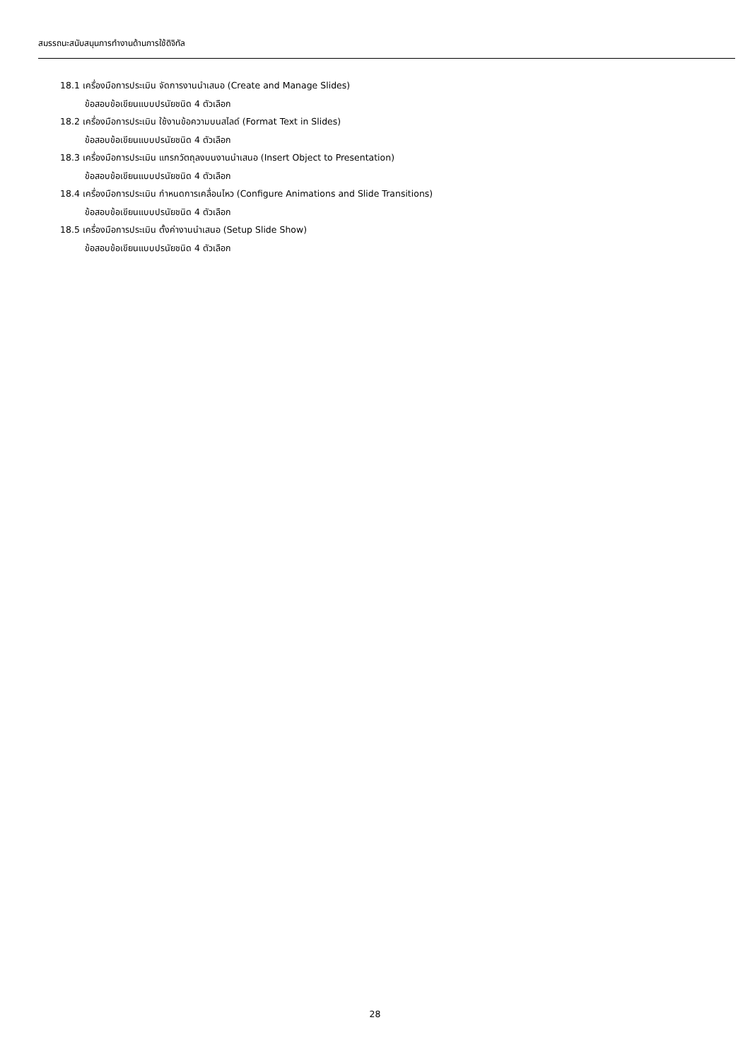สมรรถนะสนับสนุนการทำงานด้านการใช้ดิจิทัล
18.1 เครื่องมือการประเมิน จัดการงานนำเสนอ (Create and Manage Slides)
ข้อสอบข้อเขียนแบบปรนัยชนิด 4 ตัวเลือก
18.2 เครื่องมือการประเมิน ใช้งานข้อความบนสไลด์ (Format Text in Slides)
ข้อสอบข้อเขียนแบบปรนัยชนิด 4 ตัวเลือก
18.3 เครื่องมือการประเมิน แทรกวัตถุลงบนงานนำเสนอ (Insert Object to Presentation)
ข้อสอบข้อเขียนแบบปรนัยชนิด 4 ตัวเลือก
18.4 เครื่องมือการประเมิน กำหนดการเคลื่อนไหว (Configure Animations and Slide Transitions)
ข้อสอบข้อเขียนแบบปรนัยชนิด 4 ตัวเลือก
18.5 เครื่องมือการประเมิน ตั้งค่างานนำเสนอ (Setup Slide Show)
ข้อสอบข้อเขียนแบบปรนัยชนิด 4 ตัวเลือก
28